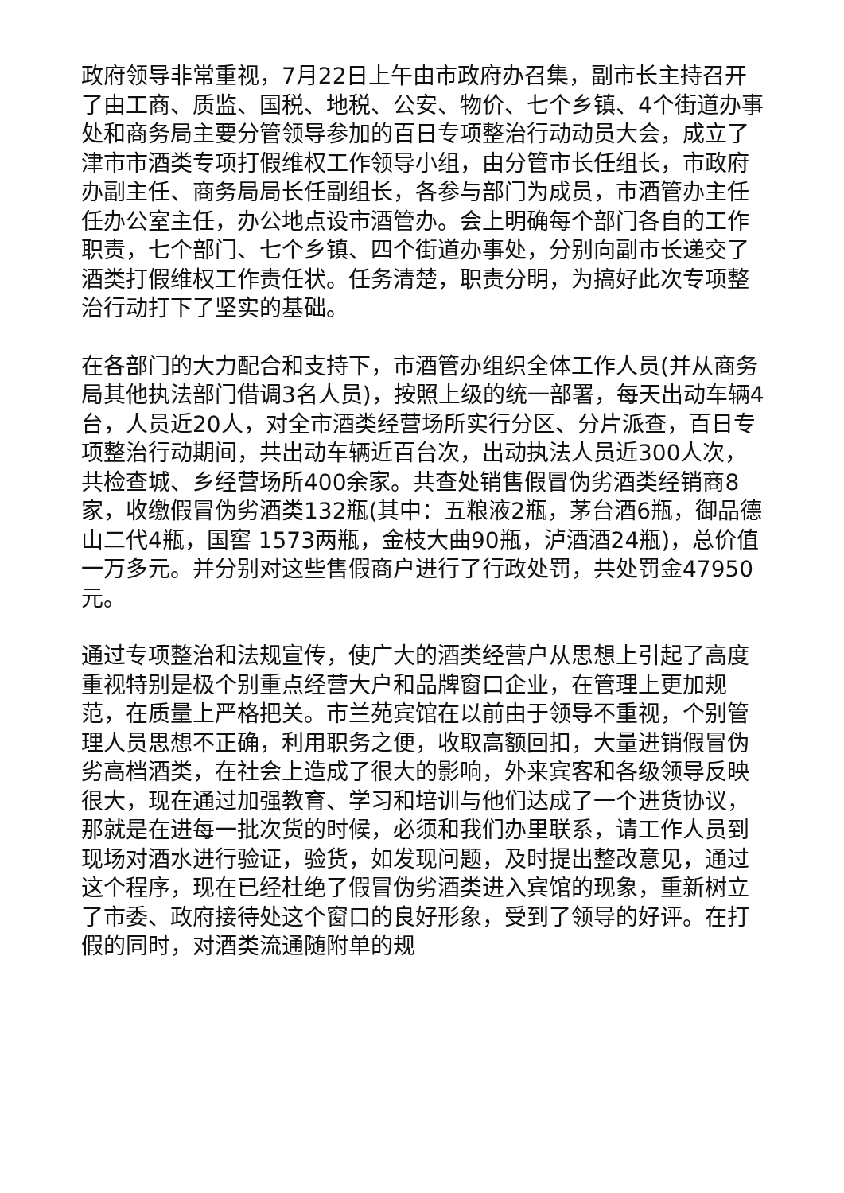政府领导非常重视，7月22日上午由市政府办召集，副市长主持召开了由工商、质监、国税、地税、公安、物价、七个乡镇、4个街道办事处和商务局主要分管领导参加的百日专项整治行动动员大会，成立了津市市酒类专项打假维权工作领导小组，由分管市长任组长，市政府办副主任、商务局局长任副组长，各参与部门为成员，市酒管办主任任办公室主任，办公地点设市酒管办。会上明确每个部门各自的工作职责，七个部门、七个乡镇、四个街道办事处，分别向副市长递交了酒类打假维权工作责任状。任务清楚，职责分明，为搞好此次专项整治行动打下了坚实的基础。
在各部门的大力配合和支持下，市酒管办组织全体工作人员(并从商务局其他执法部门借调3名人员)，按照上级的统一部署，每天出动车辆4台，人员近20人，对全市酒类经营场所实行分区、分片派查，百日专项整治行动期间，共出动车辆近百台次，出动执法人员近300人次，共检查城、乡经营场所400余家。共查处销售假冒伪劣酒类经销商8家，收缴假冒伪劣酒类132瓶(其中：五粮液2瓶，茅台酒6瓶，御品德山二代4瓶，国窖 1573两瓶，金枝大曲90瓶，泸酒酒24瓶)，总价值一万多元。并分别对这些售假商户进行了行政处罚，共处罚金47950元。
通过专项整治和法规宣传，使广大的酒类经营户从思想上引起了高度重视特别是极个别重点经营大户和品牌窗口企业，在管理上更加规范，在质量上严格把关。市兰苑宾馆在以前由于领导不重视，个别管理人员思想不正确，利用职务之便，收取高额回扣，大量进销假冒伪劣高档酒类，在社会上造成了很大的影响，外来宾客和各级领导反映很大，现在通过加强教育、学习和培训与他们达成了一个进货协议，那就是在进每一批次货的时候，必须和我们办里联系，请工作人员到现场对酒水进行验证，验货，如发现问题，及时提出整改意见，通过这个程序，现在已经杜绝了假冒伪劣酒类进入宾馆的现象，重新树立了市委、政府接待处这个窗口的良好形象，受到了领导的好评。在打假的同时，对酒类流通随附单的规